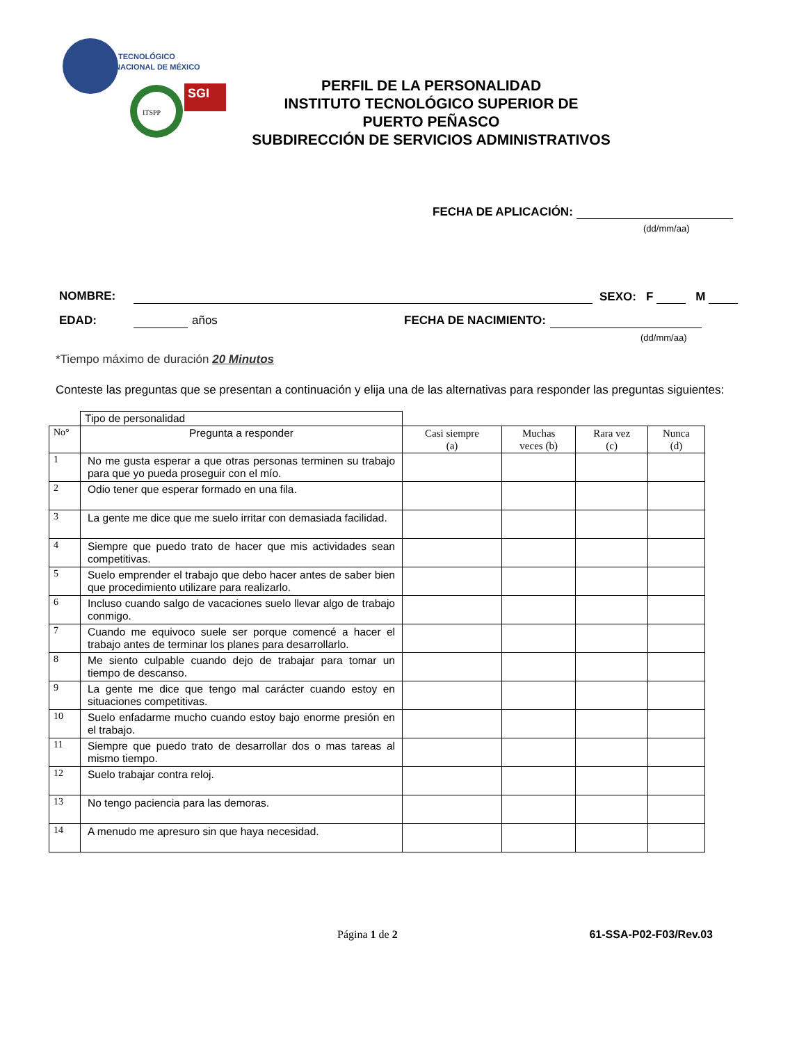TECNOLÓGICO
NACIONAL DE MÉXICO
SGI
ITSPP
PERFIL DE LA PERSONALIDAD
INSTITUTO TECNOLÓGICO SUPERIOR DE
PUERTO PEÑASCO
SUBDIRECCIÓN DE SERVICIOS ADMINISTRATIVOS
FECHA DE APLICACIÓN:
(dd/mm/aa)
NOMBRE: SEXO: F M
EDAD: años FECHA DE NACIMIENTO:
(dd/mm/aa)
*Tiempo máximo de duración 20 Minutos
Conteste las preguntas que se presentan a continuación y elija una de las alternativas para responder las preguntas siguientes:
| | Tipo de personalidad | | | | |
| No° | Pregunta a responder | Casi siempre (a) | Muchas veces (b) | Rara vez (c) | Nunca (d) |
| 1 | No me gusta esperar a que otras personas terminen su trabajo para que yo pueda proseguir con el mío. | | | | |
| 2 | Odio tener que esperar formado en una fila. | | | | |
| 3 | La gente me dice que me suelo irritar con demasiada facilidad. | | | | |
| 4 | Siempre que puedo trato de hacer que mis actividades sean competitivas. | | | | |
| 5 | Suelo emprender el trabajo que debo hacer antes de saber bien que procedimiento utilizare para realizarlo. | | | | |
| 6 | Incluso cuando salgo de vacaciones suelo llevar algo de trabajo conmigo. | | | | |
| 7 | Cuando me equivoco suele ser porque comencé a hacer el trabajo antes de terminar los planes para desarrollarlo. | | | | |
| 8 | Me siento culpable cuando dejo de trabajar para tomar un tiempo de descanso. | | | | |
| 9 | La gente me dice que tengo mal carácter cuando estoy en situaciones competitivas. | | | | |
| 10 | Suelo enfadarme mucho cuando estoy bajo enorme presión en el trabajo. | | | | |
| 11 | Siempre que puedo trato de desarrollar dos o mas tareas al mismo tiempo. | | | | |
| 12 | Suelo trabajar contra reloj. | | | | |
| 13 | No tengo paciencia para las demoras. | | | | |
| 14 | A menudo me apresuro sin que haya necesidad. | | | | |
Página 1 de 2 61-SSA-P02-F03/Rev.03